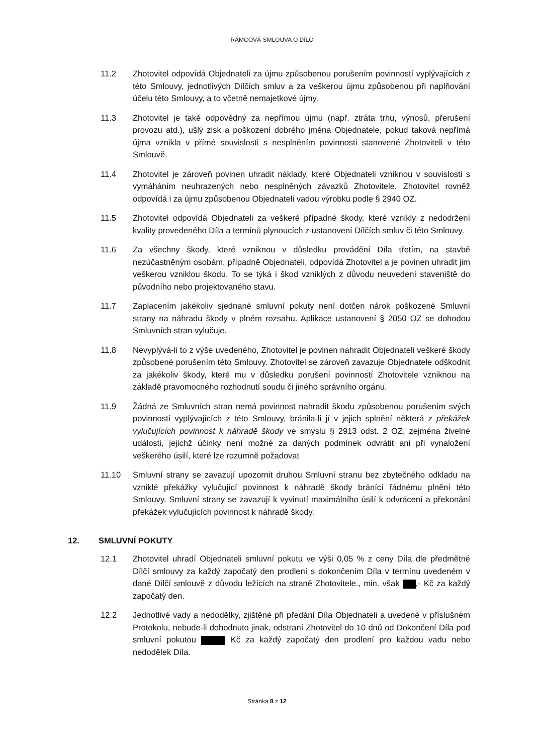RÁMCOVÁ SMLOUVA O DÍLO
11.2 Zhotovitel odpovídá Objednateli za újmu způsobenou porušením povinností vyplývajících z této Smlouvy, jednotlivých Dílčích smluv a za veškerou újmu způsobenou při naplňování účelu této Smlouvy, a to včetně nemajetkové újmy.
11.3 Zhotovitel je také odpovědný za nepřímou újmu (např. ztráta trhu, výnosů, přerušení provozu atd.), ušlý zisk a poškození dobrého jména Objednatele, pokud taková nepřímá újma vznikla v přímé souvislosti s nesplněním povinnosti stanovené Zhotoviteli v této Smlouvě.
11.4 Zhotovitel je zároveň povinen uhradit náklady, které Objednateli vzniknou v souvislosti s vymáháním neuhrazených nebo nesplněných závazků Zhotovitele. Zhotovitel rovněž odpovídá i za újmu způsobenou Objednateli vadou výrobku podle § 2940 OZ.
11.5 Zhotovitel odpovídá Objednateli za veškeré případné škody, které vznikly z nedodržení kvality provedeného Díla a termínů plynoucích z ustanovení Dílčích smluv či této Smlouvy.
11.6 Za všechny škody, které vzniknou v důsledku provádění Díla třetím, na stavbě nezúčastněným osobám, případně Objednateli, odpovídá Zhotovitel a je povinen uhradit jim veškerou vzniklou škodu. To se týká i škod vzniklých z důvodu neuvedení staveniště do původního nebo projektovaného stavu.
11.7 Zaplacením jakékoliv sjednané smluvní pokuty není dotčen nárok poškozené Smluvní strany na náhradu škody v plném rozsahu. Aplikace ustanovení § 2050 OZ se dohodou Smluvních stran vylučuje.
11.8 Nevyplývá-li to z výše uvedeného, Zhotovitel je povinen nahradit Objednateli veškeré škody způsobené porušením této Smlouvy. Zhotovitel se zároveň zavazuje Objednatele odškodnit za jakékoliv škody, které mu v důsledku porušení povinností Zhotovitele vzniknou na základě pravomocného rozhodnutí soudu či jiného správního orgánu.
11.9 Žádná ze Smluvních stran nemá povinnost nahradit škodu způsobenou porušením svých povinností vyplývajících z této Smlouvy, bránila-li jí v jejich splnění některá z překážek vylučujících povinnost k náhradě škody ve smyslu § 2913 odst. 2 OZ, zejména živelné události, jejichž účinky není možné za daných podmínek odvrátit ani při vynaložení veškerého úsilí, které lze rozumně požadovat
11.10 Smluvní strany se zavazují upozornit druhou Smluvní stranu bez zbytečného odkladu na vzniklé překážky vylučující povinnost k náhradě škody bránící řádnému plnění této Smlouvy. Smluvní strany se zavazují k vyvinutí maximálního úsilí k odvrácení a překonání překážek vylučujících povinnost k náhradě škody.
12. SMLUVNÍ POKUTY
12.1 Zhotovitel uhradí Objednateli smluvní pokutu ve výši 0,05 % z ceny Díla dle předmětné Dílčí smlouvy za každý započatý den prodlení s dokončením Díla v termínu uvedeném v dané Dílčí smlouvě z důvodu ležících na straně Zhotovitele., min. však ,- Kč za každý započatý den.
12.2 Jednotlivé vady a nedodělky, zjištěné při předání Díla Objednateli a uvedené v příslušném Protokolu, nebude-li dohodnuto jinak, odstraní Zhotovitel do 10 dnů od Dokončení Díla pod smluvní pokutou Kč za každý započatý den prodlení pro každou vadu nebo nedodělek Díla.
Stránka 8 z 12